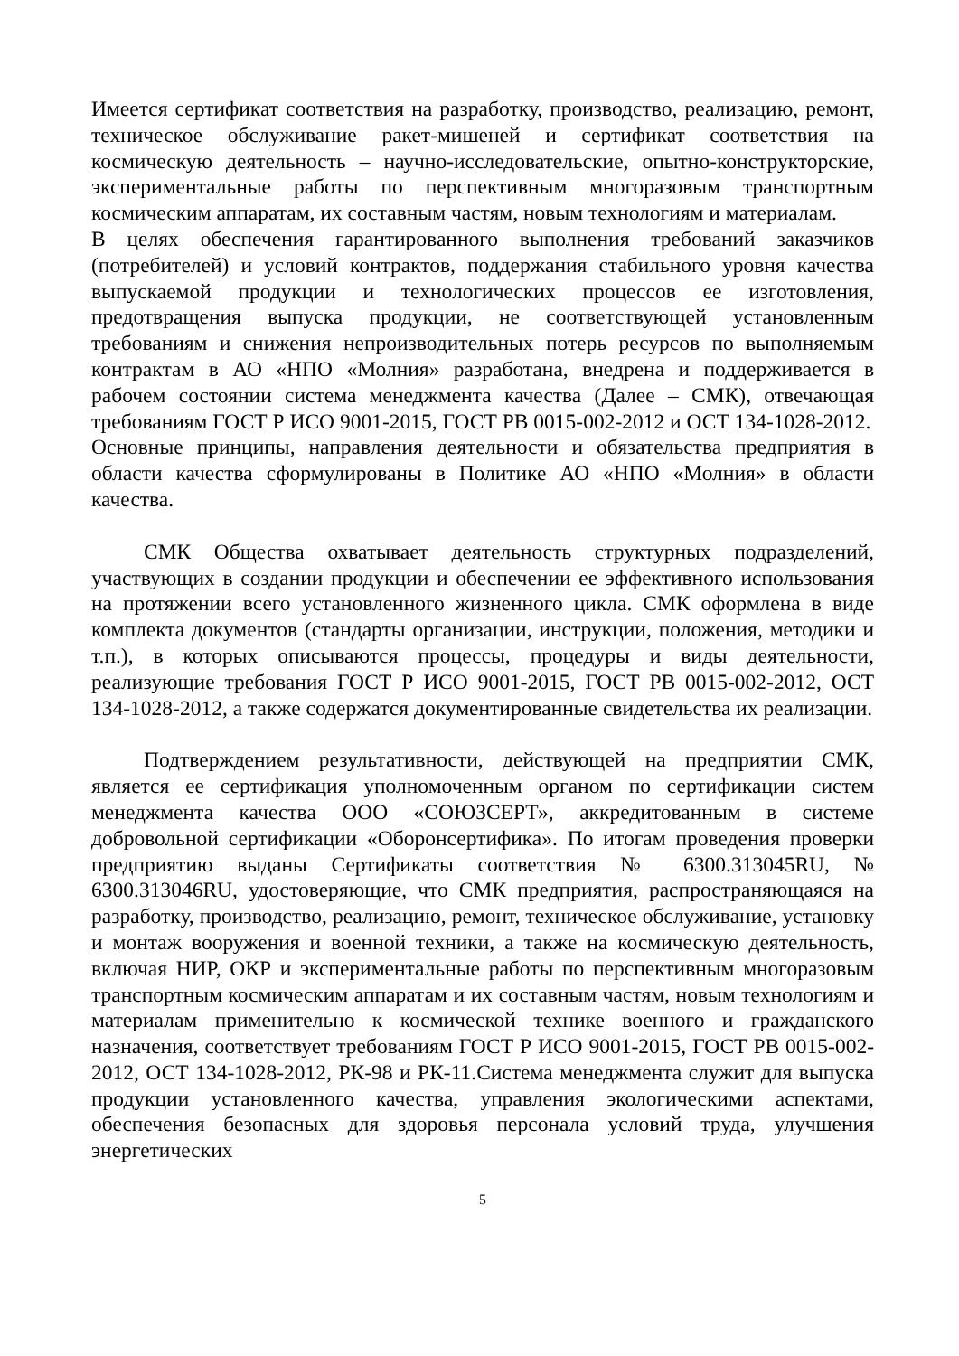Имеется сертификат соответствия на разработку, производство, реализацию, ремонт, техническое обслуживание ракет-мишеней и сертификат соответствия на космическую деятельность – научно-исследовательские, опытно-конструкторские, экспериментальные работы по перспективным многоразовым транспортным космическим аппаратам, их составным частям, новым технологиям и материалам.
В целях обеспечения гарантированного выполнения требований заказчиков (потребителей) и условий контрактов, поддержания стабильного уровня качества выпускаемой продукции и технологических процессов ее изготовления, предотвращения выпуска продукции, не соответствующей установленным требованиям и снижения непроизводительных потерь ресурсов по выполняемым контрактам в АО «НПО «Молния» разработана, внедрена и поддерживается в рабочем состоянии система менеджмента качества (Далее – СМК), отвечающая требованиям ГОСТ Р ИСО 9001-2015, ГОСТ РВ 0015-002-2012 и ОСТ 134-1028-2012.
Основные принципы, направления деятельности и обязательства предприятия в области качества сформулированы в Политике АО «НПО «Молния» в области качества.
СМК Общества охватывает деятельность структурных подразделений, участвующих в создании продукции и обеспечении ее эффективного использования на протяжении всего установленного жизненного цикла. СМК оформлена в виде комплекта документов (стандарты организации, инструкции, положения, методики и т.п.), в которых описываются процессы, процедуры и виды деятельности, реализующие требования ГОСТ Р ИСО 9001-2015, ГОСТ РВ 0015-002-2012, ОСТ 134-1028-2012, а также содержатся документированные свидетельства их реализации.
Подтверждением результативности, действующей на предприятии СМК, является ее сертификация уполномоченным органом по сертификации систем менеджмента качества ООО «СОЮЗСЕРТ», аккредитованным в системе добровольной сертификации «Оборонсертифика». По итогам проведения проверки предприятию выданы Сертификаты соответствия № 6300.313045RU, № 6300.313046RU, удостоверяющие, что СМК предприятия, распространяющаяся на разработку, производство, реализацию, ремонт, техническое обслуживание, установку и монтаж вооружения и военной техники, а также на космическую деятельность, включая НИР, ОКР и экспериментальные работы по перспективным многоразовым транспортным космическим аппаратам и их составным частям, новым технологиям и материалам применительно к космической технике военного и гражданского назначения, соответствует требованиям ГОСТ Р ИСО 9001-2015, ГОСТ РВ 0015-002-2012, ОСТ 134-1028-2012, РК-98 и РК-11.Система менеджмента служит для выпуска продукции установленного качества, управления экологическими аспектами, обеспечения безопасных для здоровья персонала условий труда, улучшения энергетических
5